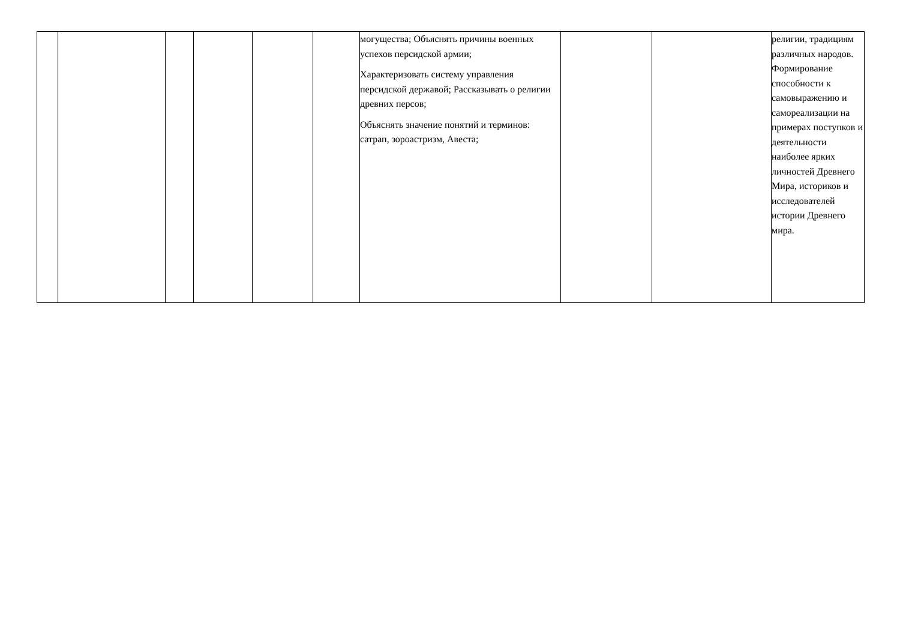| | | | | | | могущества; Объяснять причины военных успехов персидской армии; Характеризовать систему управления персидской державой; Рассказывать о религии древних персов; Объяснять значение понятий и терминов: сатрап, зороастризм, Авеста; | | | религии, традициям различных народов. Формирование способности к самовыражению и самореализации на примерах поступков и деятельности наиболее ярких личностей Древнего Мира, историков и исследователей истории Древнего мира. |